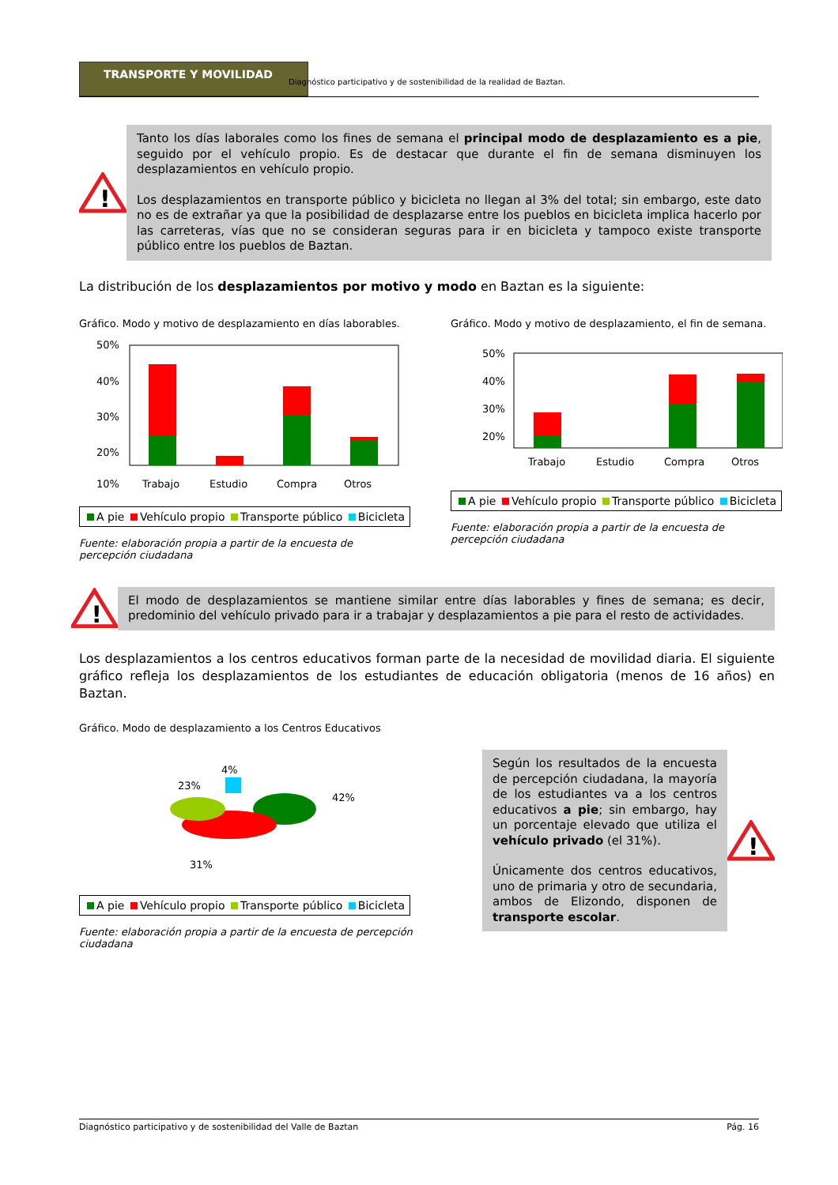TRANSPORTE Y MOVILIDAD
Diagnóstico participativo y de sostenibilidad de la realidad de Baztan.
!
Tanto los días laborales como los fines de semana el principal modo de desplazamiento es a pie, seguido por el vehículo propio. Es de destacar que durante el fin de semana disminuyen los desplazamientos en vehículo propio.
Los desplazamientos en transporte público y bicicleta no llegan al 3% del total; sin embargo, este dato no es de extrañar ya que la posibilidad de desplazarse entre los pueblos en bicicleta implica hacerlo por las carreteras, vías que no se consideran seguras para ir en bicicleta y tampoco existe transporte público entre los pueblos de Baztan.
La distribución de los desplazamientos por motivo y modo en Baztan es la siguiente:
Gráfico. Modo y motivo de desplazamiento en días laborables.
50%
40%
30%
20%
10%
Trabajo
Estudio
Compra
Otros
A pie Vehículo propio Transporte público Bicicleta
Fuente: elaboración propia a partir de la encuesta de percepción ciudadana
Gráfico. Modo y motivo de desplazamiento, el fin de semana.
50%
40%
30%
20%
Trabajo
Estudio
Compra
Otros
A pie Vehículo propio Transporte público Bicicleta
Fuente: elaboración propia a partir de la encuesta de percepción ciudadana
!
El modo de desplazamientos se mantiene similar entre días laborables y fines de semana; es decir, predominio del vehículo privado para ir a trabajar y desplazamientos a pie para el resto de actividades.
Los desplazamientos a los centros educativos forman parte de la necesidad de movilidad diaria. El siguiente gráfico refleja los desplazamientos de los estudiantes de educación obligatoria (menos de 16 años) en Baztan.
Gráfico. Modo de desplazamiento a los Centros Educativos
23%
4%
42%
31%
A pie Vehículo propio Transporte público Bicicleta
Fuente: elaboración propia a partir de la encuesta de percepción ciudadana
Según los resultados de la encuesta de percepción ciudadana, la mayoría de los estudiantes va a los centros educativos a pie; sin embargo, hay un porcentaje elevado que utiliza el vehículo privado (el 31%).
Únicamente dos centros educativos, uno de primaria y otro de secundaria, ambos de Elizondo, disponen de transporte escolar.
!
Diagnóstico participativo y de sostenibilidad del Valle de Baztan Pág. 16